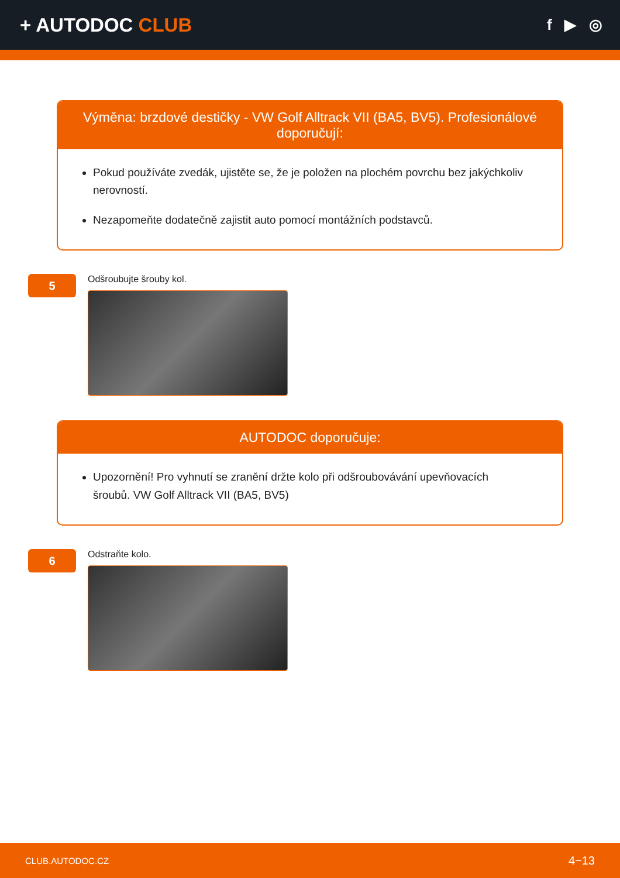+ AUTODOC CLUB
f ▶ ◎
Výměna: brzdové destičky - VW Golf Alltrack VII (BA5, BV5). Profesionálové doporučují:
Pokud používáte zvedák, ujistěte se, že je položen na plochém povrchu bez jakýchkoliv nerovností.
Nezapomeňte dodatečně zajistit auto pomocí montážních podstavců.
5
Odšroubujte šrouby kol.
AUTODOC doporučuje:
Upozornění! Pro vyhnutí se zranění držte kolo při odšroubovávání upevňovacích šroubů. VW Golf Alltrack VII (BA5, BV5)
6
Odstraňte kolo.
CLUB.AUTODOC.CZ 4−13